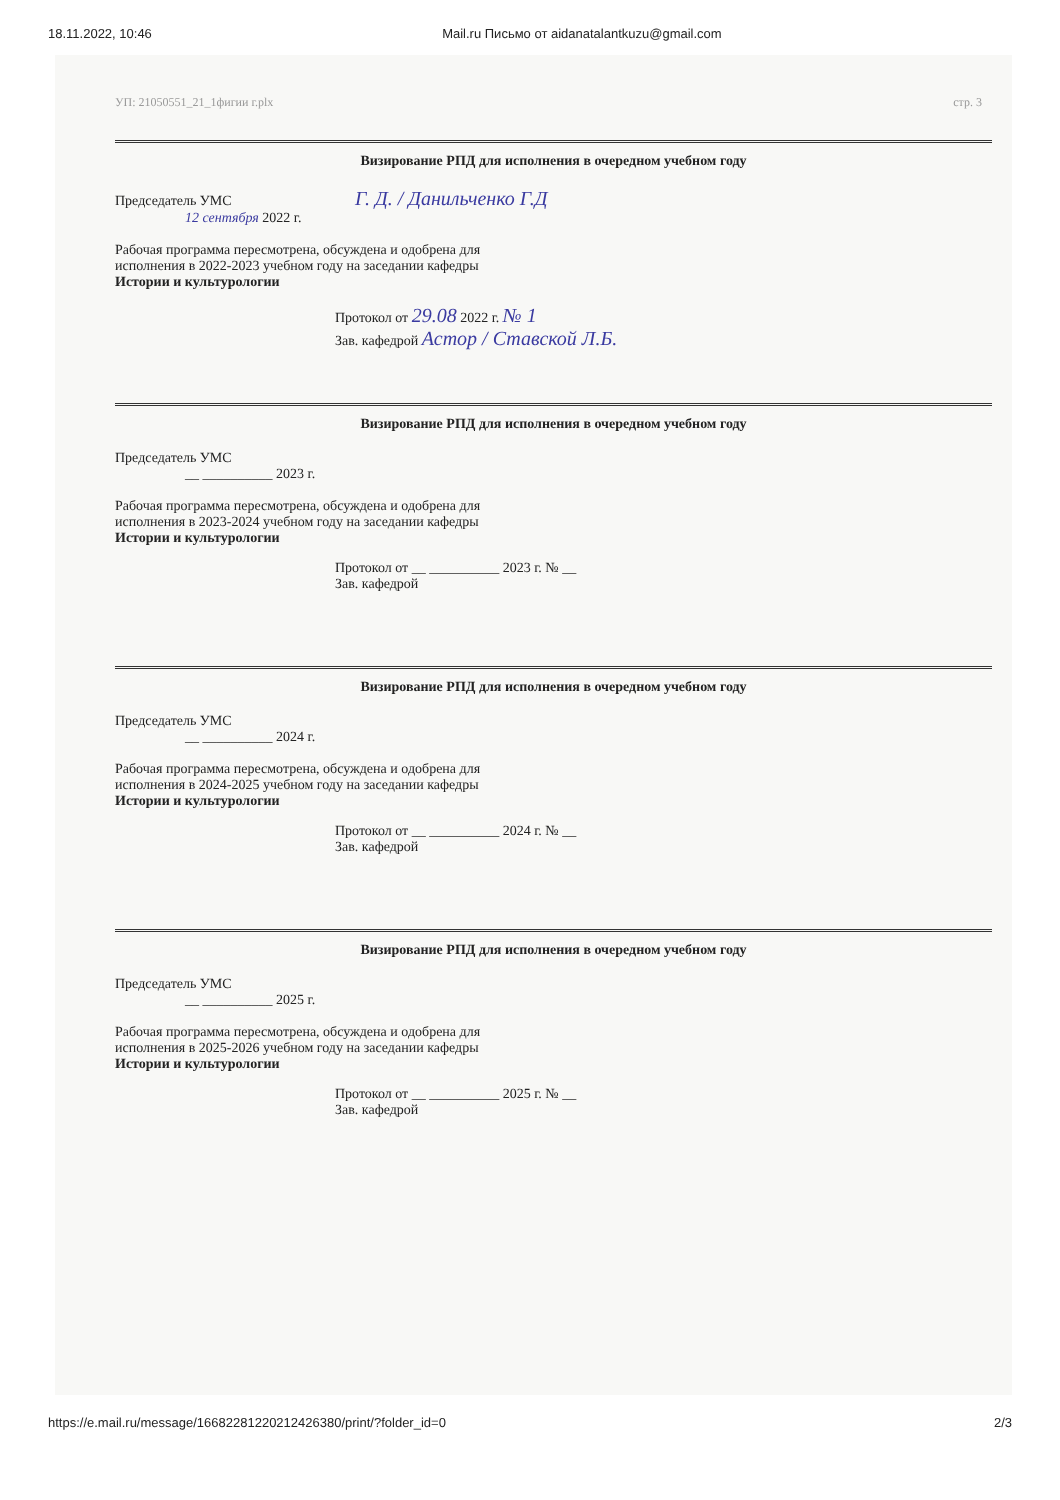18.11.2022, 10:46 Mail.ru Письмо от aidanatalantkuzu@gmail.com
УП: 21050551_21_1фигии г.plx стр. 3
Визирование РПД для исполнения в очередном учебном году
Председатель УМС Г. Д. / Данильченко Г.Д
12 сентября 2022 г.
Рабочая программа пересмотрена, обсуждена и одобрена для
исполнения в 2022-2023 учебном году на заседании кафедры
Истории и культурологии
Протокол от 29.08 2022 г. № 1
Зав. кафедрой Астор / Ставской Л.Б.
Визирование РПД для исполнения в очередном учебном году
Председатель УМС
__ __________ 2023 г.
Рабочая программа пересмотрена, обсуждена и одобрена для
исполнения в 2023-2024 учебном году на заседании кафедры
Истории и культурологии
Протокол от __ __________ 2023 г. № __
Зав. кафедрой
Визирование РПД для исполнения в очередном учебном году
Председатель УМС
__ __________ 2024 г.
Рабочая программа пересмотрена, обсуждена и одобрена для
исполнения в 2024-2025 учебном году на заседании кафедры
Истории и культурологии
Протокол от __ __________ 2024 г. № __
Зав. кафедрой
Визирование РПД для исполнения в очередном учебном году
Председатель УМС
__ __________ 2025 г.
Рабочая программа пересмотрена, обсуждена и одобрена для
исполнения в 2025-2026 учебном году на заседании кафедры
Истории и культурологии
Протокол от __ __________ 2025 г. № __
Зав. кафедрой
https://e.mail.ru/message/16682281220212426380/print/?folder_id=0 2/3